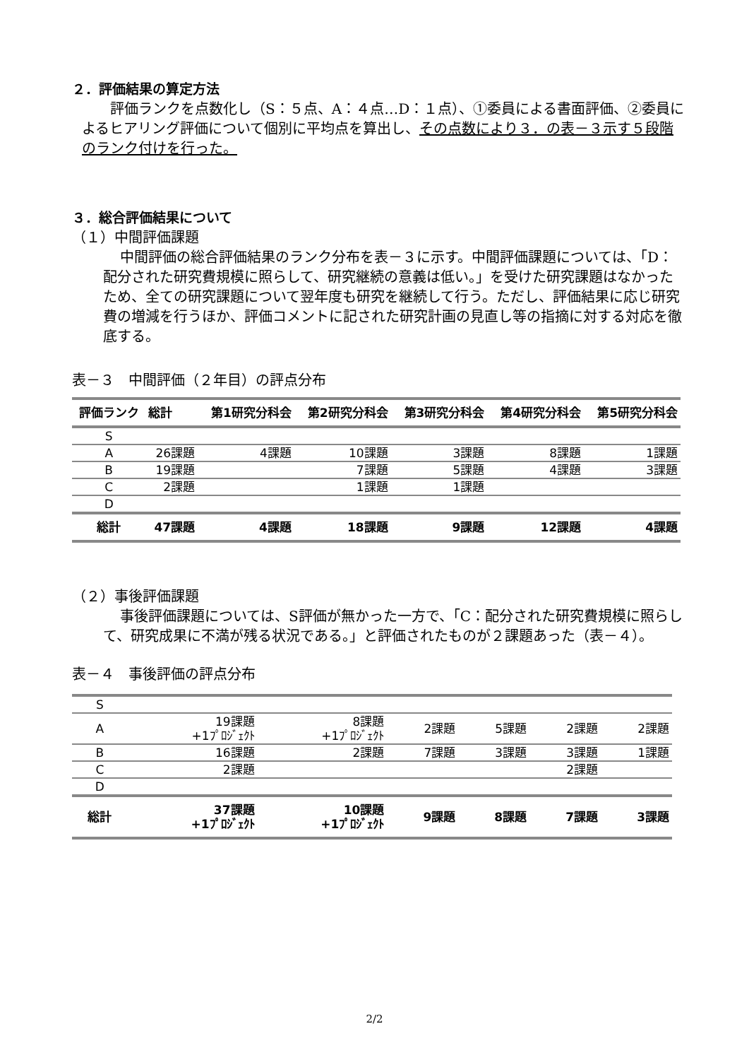２．評価結果の算定方法
評価ランクを点数化し（S：５点、A：４点…D：１点）、①委員による書面評価、②委員によるヒアリング評価について個別に平均点を算出し、その点数により３．の表－３示す５段階のランク付けを行った。
３．総合評価結果について
（１）中間評価課題
中間評価の総合評価結果のランク分布を表－３に示す。中間評価課題については、「D：配分された研究費規模に照らして、研究継続の意義は低い。」を受けた研究課題はなかったため、全ての研究課題について翌年度も研究を継続して行う。ただし、評価結果に応じ研究費の増減を行うほか、評価コメントに記された研究計画の見直し等の指摘に対する対応を徹底する。
表－３　中間評価（２年目）の評点分布
| 評価ランク | 総計 | 第1研究分科会 | 第2研究分科会 | 第3研究分科会 | 第4研究分科会 | 第5研究分科会 |
| --- | --- | --- | --- | --- | --- | --- |
| S | | | | | | |
| A | 26課題 | 4課題 | 10課題 | 3課題 | 8課題 | 1課題 |
| B | 19課題 | | 7課題 | 5課題 | 4課題 | 3課題 |
| C | 2課題 | | 1課題 | 1課題 | | |
| D | | | | | | |
| 総計 | 47課題 | 4課題 | 18課題 | 9課題 | 12課題 | 4課題 |
（２）事後評価課題
事後評価課題については、S評価が無かった一方で、「C：配分された研究費規模に照らして、研究成果に不満が残る状況である。」と評価されたものが２課題あった（表－４）。
表－４　事後評価の評点分布
| S | | | | | | |
| A | 19課題 +1ﾌﾟﾛｼﾞｪｸﾄ | 8課題 +1ﾌﾟﾛｼﾞｪｸﾄ | 2課題 | 5課題 | 2課題 | 2課題 |
| B | 16課題 | 2課題 | 7課題 | 3課題 | 3課題 | 1課題 |
| C | 2課題 | | | | 2課題 | |
| D | | | | | | |
| 総計 | 37課題 +1ﾌﾟﾛｼﾞｪｸﾄ | 10課題 +1ﾌﾟﾛｼﾞｪｸﾄ | 9課題 | 8課題 | 7課題 | 3課題 |
2/2